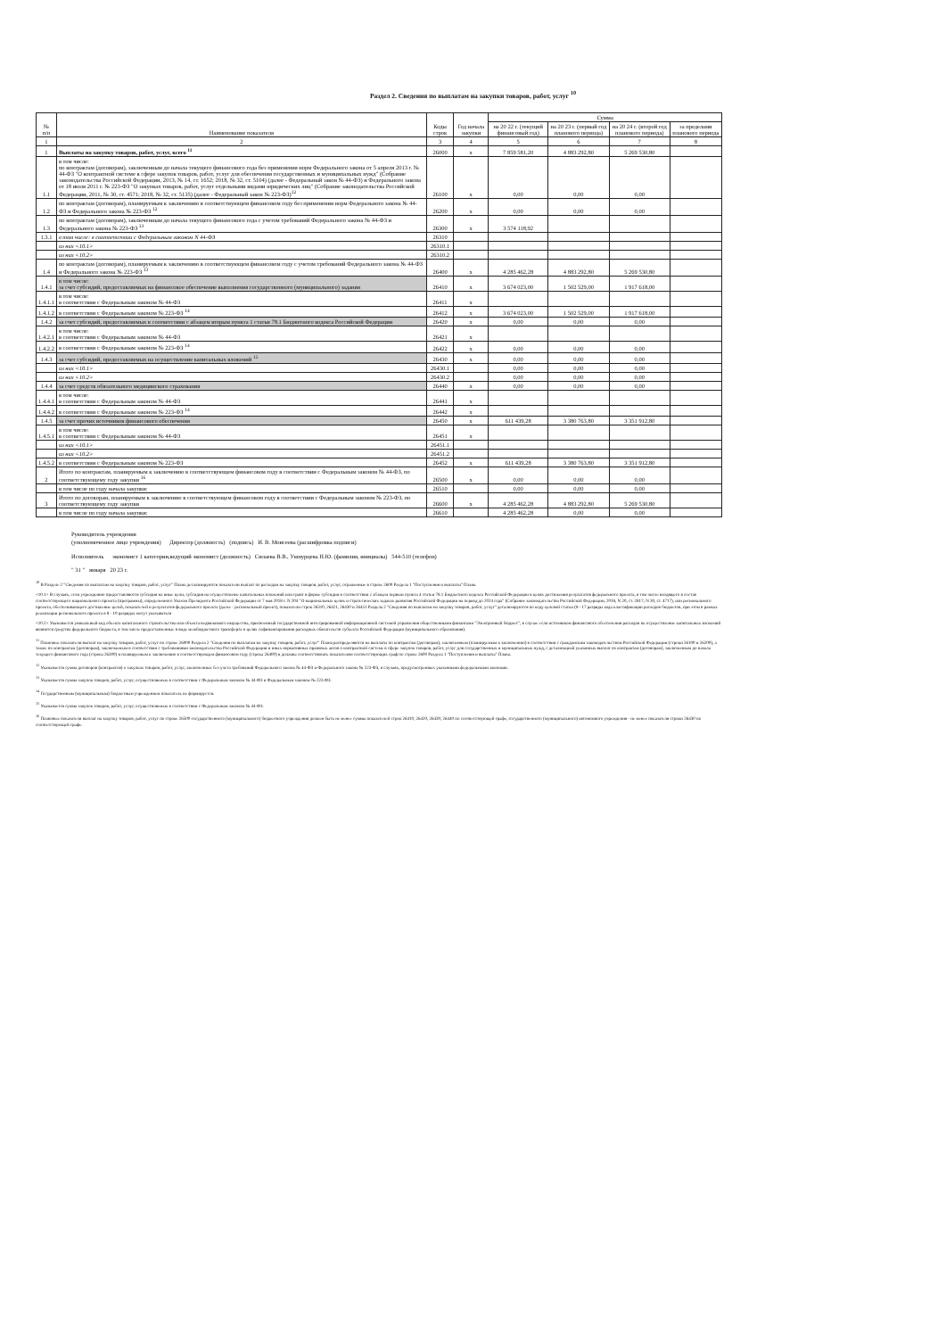Раздел 2. Сведения по выплатам на закупки товаров, работ, услуг <sup>10</sup>
| № п/п | Наименование показателя | Коды строк | Год начала закупки | Сумма | | | |
| --- | --- | --- | --- | --- | --- | --- | --- |
| | | | | на 20 22 г. (текущий финансовый год) | на 20 23 г. (первый год планового периода) | на 20 24 г. (второй год планового периода) | за пределами планового периода |
| 1 | 2 | 3 | 4 | 5 | 6 | 7 | 8 |
| 1 | Выплаты на закупку товаров, работ, услуг, всего <sup>11</sup> | 26000 | x | 7 859 581,20 | 4 883 292,80 | 5 269 530,80 | |
| 1.1 | в том числе: по контрактам (договорам), заключенным до начала текущего финансового года без применения норм Федерального закона от 5 апреля 2013 г. № 44-ФЗ "О контрактной системе в сфере закупок товаров, работ, услуг для обеспечения государственных и муниципальных нужд" (Собрание законодательства Российской Федерации, 2013, № 14, ст. 1652; 2018, № 32, ст. 5104) (далее - Федеральный закон № 44-ФЗ) и Федерального закона от 18 июля 2011 г. № 223-ФЗ "О закупках товаров, работ, услуг отдельными видами юридических лиц" (Собрание законодательства Российской Федерации, 2011, № 30, ст. 4571; 2018, № 32, ст. 5135) (далее - Федеральный закон № 223-ФЗ)<sup>12</sup> | 26100 | x | 0,00 | 0,00 | 0,00 | |
| 1.2 | по контрактам (договорам), планируемым к заключению в соответствующем финансовом году без применения норм Федерального закона № 44-ФЗ и Федерального закона № 223-ФЗ <sup>12</sup> | 26200 | x | 0,00 | 0,00 | 0,00 | |
| 1.3 | по контрактам (договорам), заключенным до начала текущего финансового года с учетом требований Федерального закона № 44-ФЗ и Федерального закона № 223-ФЗ <sup>13</sup> | 26300 | x | 3 574 118,92 | | | |
| 1.3.1 | в том числе: в соответствии с Федеральным законом N 44-ФЗ | 26310 | | | | | |
| | из них <10.1> | 26310.1 | | | | | |
| | из них <10.2> | 26310.2 | | | | | |
| 1.4 | по контрактам (договорам), планируемым к заключению в соответствующем финансовом году с учетом требований Федерального закона № 44-ФЗ и Федерального закона № 223-ФЗ <sup>13</sup> | 26400 | x | 4 285 462,28 | 4 883 292,80 | 5 269 530,80 | |
| 1.4.1 | в том числе: за счет субсидий, предоставляемых на финансовое обеспечение выполнения государственного (муниципального) задания | 26410 | x | 3 674 023,00 | 1 502 529,00 | 1 917 618,00 | |
| 1.4.1.1 | в том числе: в соответствии с Федеральным законом № 44-ФЗ | 26411 | x | | | | |
| 1.4.1.2 | в соответствии с Федеральным законом № 223-ФЗ <sup>14</sup> | 26412 | x | 3 674 023,00 | 1 502 529,00 | 1 917 618,00 | |
| 1.4.2 | за счет субсидий, предоставляемых в соответствии с абзацем вторым пункта 1 статьи 78.1 Бюджетного кодекса Российской Федерации | 26420 | x | 0,00 | 0,00 | 0,00 | |
| 1.4.2.1 | в том числе: в соответствии с Федеральным законом № 44-ФЗ | 26421 | x | | | | |
| 1.4.2.2 | в соответствии с Федеральным законом № 223-ФЗ <sup>14</sup> | 26422 | x | 0,00 | 0,00 | 0,00 | |
| 1.4.3 | за счет субсидий, предоставляемых на осуществление капитальных вложений <sup>15</sup> | 26430 | x | 0,00 | 0,00 | 0,00 | |
| | из них <10.1> | 26430.1 | | 0,00 | 0,00 | 0,00 | |
| | из них <10.2> | 26430.2 | | 0,00 | 0,00 | 0,00 | |
| 1.4.4 | за счет средств обязательного медицинского страхования | 26440 | x | 0,00 | 0,00 | 0,00 | |
| 1.4.4.1 | в том числе: в соответствии с Федеральным законом № 44-ФЗ | 26441 | x | | | | |
| 1.4.4.2 | в соответствии с Федеральным законом № 223-ФЗ <sup>14</sup> | 26442 | x | | | | |
| 1.4.5 | за счет прочих источников финансового обеспечения | 26450 | x | 611 439,28 | 3 380 763,80 | 3 351 912,80 | |
| 1.4.5.1 | в том числе: в соответствии с Федеральным законом № 44-ФЗ | 26451 | x | | | | |
| | из них <10.1> | 26451.1 | | | | | |
| | из них <10.2> | 26451.2 | | | | | |
| 1.4.5.2 | в соответствии с Федеральным законом № 223-ФЗ | 26452 | x | 611 439,28 | 3 380 763,80 | 3 351 912,80 | |
| 2 | Итого по контрактам, планируемым к заключению в соответствующем финансовом году в соответствии с Федеральным законом № 44-ФЗ, по соответствующему году закупки <sup>16</sup> | 26500 | x | 0,00 | 0,00 | 0,00 | |
| | в том числе по году начала закупки: | 26510 | | 0,00 | 0,00 | 0,00 | |
| 3 | Итого по договорам, планируемым к заключению в соответствующем финансовом году в соответствии с Федеральным законом № 223-ФЗ, по соответствующему году закупки | 26600 | x | 4 285 462,28 | 4 883 292,80 | 5 269 530,80 | |
| | в том числе по году начала закупки: | 26610 | | 4 285 462,28 | 0,00 | 0,00 | |
Руководитель учреждения
(уполномоченное лицо учреждения) Директор (должность) (подпись) И. В. Моисеева (расшифровка подписи)
Исполнитель экономист 1 категории,ведущий экономист (должность) Силаева В.В., Ушнурцева Н.Ю. (фамилия, инициалы) 544-510 (телефон)
" 31 " января 20 23 г.
<sup>10</sup> В Разделе 2 "Сведения по выплатам на закупку товаров, работ, услуг" Плана детализируются показатели выплат по расходам на закупку товаров, работ, услуг, отраженные в строке 2600 Раздела 1 "Поступления и выплаты" Плана.
<10.1> В случаях, если учреждению предоставляются субсидия на иные цели, субсидия на осуществление капитальных вложений или грант в форме субсидии в соответствии с абзацем первым пункта 4 статьи 78.1 Бюджетного кодекса Российской Федерации в целях достижения результатов федерального проекта, в том числе входящего в состав соответствующего национального проекта (программы), определенного Указом Президента Российской Федерации от 7 мая 2018 г. N 204 "О национальных целях и стратегических задачах развития Российской Федерации на период до 2024 года" (Собрание законодательства Российской Федерации, 2018, N 20, ст. 2817; N 30, ст. 4717), или регионального проекта, обеспечивающего достижение целей, показателей и результатов федерального проекта (далее - региональный проект), показатели строк 26310, 26421, 26430 и 26451 Раздела 2 "Сведения по выплатам на закупку товаров, работ, услуг" детализируются по коду целевой статьи (8 - 17 разряды кода классификации расходов бюджетов, при этом в рамках реализации регионального проекта в 8 - 10 разрядах могут указываться
<10.2> Указывается уникальный код объекта капитального строительства или объекта недвижимого имущества, присвоенный государственной интегрированной информационной системой управления общественными финансами "Электронный бюджет", в случае если источником финансового обеспечения расходов на осуществление капитальных вложений являются средства федерального бюджета, в том числе предоставленные в виде межбюджетного трансферта в целях софинансирования расходных обязательств субъекта Российской Федерации (муниципального образования).
<sup>11</sup> Плановые показатели выплат на закупку товаров, работ, услуг по строке 26000 Раздела 2 "Сведения по выплатам на закупку товаров, работ, услуг" Плана распределяются на выплаты по контрактам (договорам), заключенным (планируемым к заключению) в соответствии с гражданским законодательством Российской Федерации (строки 26100 и 26200), а также по контрактам (договорам), заключаемым в соответствии с требованиями законодательства Российской Федерации и иных нормативных правовых актов о контрактной системе в сфере закупок товаров, работ, услуг для государственных и муниципальных нужд, с детализацией указанных выплат по контрактам (договорам), заключенным до начала текущего финансового года (строка 26300) и планируемым к заключению в соответствующем финансовом году (строка 26400) и должны соответствовать показателям соответствующих граф по строке 2600 Раздела 1 "Поступления и выплаты" Плана.
<sup>12</sup> Указывается сумма договоров (контрактов) о закупках товаров, работ, услуг, заключенных без учета требований Федерального закона № 44-ФЗ и Федерального закона № 223-ФЗ, в случаях, предусмотренных указанными федеральными законами.
<sup>13</sup> Указывается сумма закупок товаров, работ, услуг, осуществляемых в соответствии с Федеральным законом № 44-ФЗ и Федеральным законом № 223-ФЗ.
<sup>14</sup> Государственным (муниципальным) бюджетным учреждением показатель не формируется.
<sup>15</sup> Указывается сумма закупок товаров, работ, услуг, осуществляемых в соответствии с Федеральным законом № 44-ФЗ.
<sup>16</sup> Плановые показатели выплат на закупку товаров, работ, услуг по строке 26500 государственного (муниципального) бюджетного учреждения должен быть не менее суммы показателей строк 26410, 26420, 26430, 26440 по соответствующей графе, государственного (муниципального) автономного учреждения - не менее показателя строки 26430 по соответствующей графе.